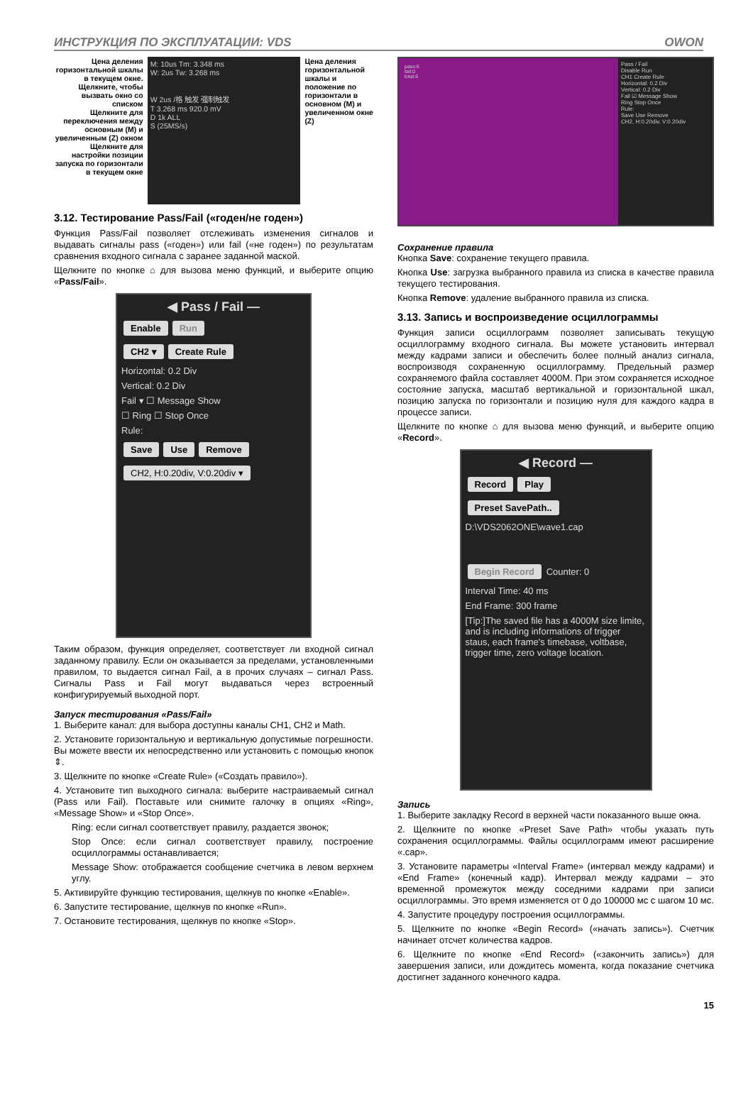ИНСТРУКЦИЯ ПО ЭКСПЛУАТАЦИИ: VDS OWON
Цена деления горизонтальной шкалы в текущем окне. Щелкните, чтобы вызвать окно со списком
Щелкните для переключения между основным (M) и увеличенным (Z) окном
Щелкните для настройки позиции запуска по горизонтали в текущем окне
M: 10us Tm: 3.348 ms
W: 2us Tw: 3.268 ms
W 2us /格 触发 强制触发
T 3.268 ms 920.0 mV
D 1k ALL
S (25MS/s)
Цена деления горизонтальной шкалы и положение по горизонтали в основном (M) и увеличенном окне (Z)
3.12. Тестирование Pass/Fail («годен/не годен»)
Функция Pass/Fail позволяет отслеживать изменения сигналов и выдавать сигналы pass («годен») или fail («не годен») по результатам сравнения входного сигнала с заранее заданной маской.
Щелкните по кнопке ⌂ для вызова меню функций, и выберите опцию «Pass/Fail».
◀ Pass / Fail —
Enable Run
CH2 ▾ Create Rule
Horizontal: 0.2 Div
Vertical: 0.2 Div
Fail ▾ ☐ Message Show
☐ Ring ☐ Stop Once
Rule:
Save Use Remove
CH2, H:0.20div, V:0.20div ▾
Таким образом, функция определяет, соответствует ли входной сигнал заданному правилу. Если он оказывается за пределами, установленными правилом, то выдается сигнал Fail, а в прочих случаях – сигнал Pass. Сигналы Pass и Fail могут выдаваться через встроенный конфигурируемый выходной порт.
Запуск тестирования «Pass/Fail»
1. Выберите канал: для выбора доступны каналы CH1, CH2 и Math.
2. Установите горизонтальную и вертикальную допустимые погрешности. Вы можете ввести их непосредственно или установить с помощью кнопок ⇕.
3. Щелкните по кнопке «Create Rule» («Создать правило»).
4. Установите тип выходного сигнала: выберите настраиваемый сигнал (Pass или Fail). Поставьте или снимите галочку в опциях «Ring», «Message Show» и «Stop Once».
Ring: если сигнал соответствует правилу, раздается звонок;
Stop Once: если сигнал соответствует правилу, построение осциллограммы останавливается;
Message Show: отображается сообщение счетчика в левом верхнем углу.
5. Активируйте функцию тестирования, щелкнув по кнопке «Enable».
6. Запустите тестирование, щелкнув по кнопке «Run».
7. Остановите тестирования, щелкнув по кнопке «Stop».
pass:6
fail:0
total:6
Pass / Fail
Disable Run
CH1 Create Rule
Horizontal: 0.2 Div
Vertical: 0.2 Div
Fail ☑ Message Show
Ring Stop Once
Rule:
Save Use Remove
CH2, H:0.20div, V:0.20div
Сохранение правила
Кнопка Save: сохранение текущего правила.
Кнопка Use: загрузка выбранного правила из списка в качестве правила текущего тестирования.
Кнопка Remove: удаление выбранного правила из списка.
3.13. Запись и воспроизведение осциллограммы
Функция записи осциллограмм позволяет записывать текущую осциллограмму входного сигнала. Вы можете установить интервал между кадрами записи и обеспечить более полный анализ сигнала, воспроизводя сохраненную осциллограмму. Предельный размер сохраняемого файла составляет 4000M. При этом сохраняется исходное состояние запуска, масштаб вертикальной и горизонтальной шкал, позицию запуска по горизонтали и позицию нуля для каждого кадра в процессе записи.
Щелкните по кнопке ⌂ для вызова меню функций, и выберите опцию «Record».
◀ Record —
Record Play
Preset SavePath..
D:\VDS2062ONE\wave1.cap
Begin Record Counter: 0
Interval Time: 40 ms
End Frame: 300 frame
[Tip:]The saved file has a 4000M size limite, and is including informations of trigger staus, each frame's timebase, voltbase, trigger time, zero voltage location.
Запись
1. Выберите закладку Record в верхней части показанного выше окна.
2. Щелкните по кнопке «Preset Save Path» чтобы указать путь сохранения осциллограммы. Файлы осциллограмм имеют расширение «.cap».
3. Установите параметры «Interval Frame» (интервал между кадрами) и «End Frame» (конечный кадр). Интервал между кадрами – это временной промежуток между соседними кадрами при записи осциллограммы. Это время изменяется от 0 до 100000 мс с шагом 10 мс.
4. Запустите процедуру построения осциллограммы.
5. Щелкните по кнопке «Begin Record» («начать запись»). Счетчик начинает отсчет количества кадров.
6. Щелкните по кнопке «End Record» («закончить запись») для завершения записи, или дождитесь момента, когда показание счетчика достигнет заданного конечного кадра.
15